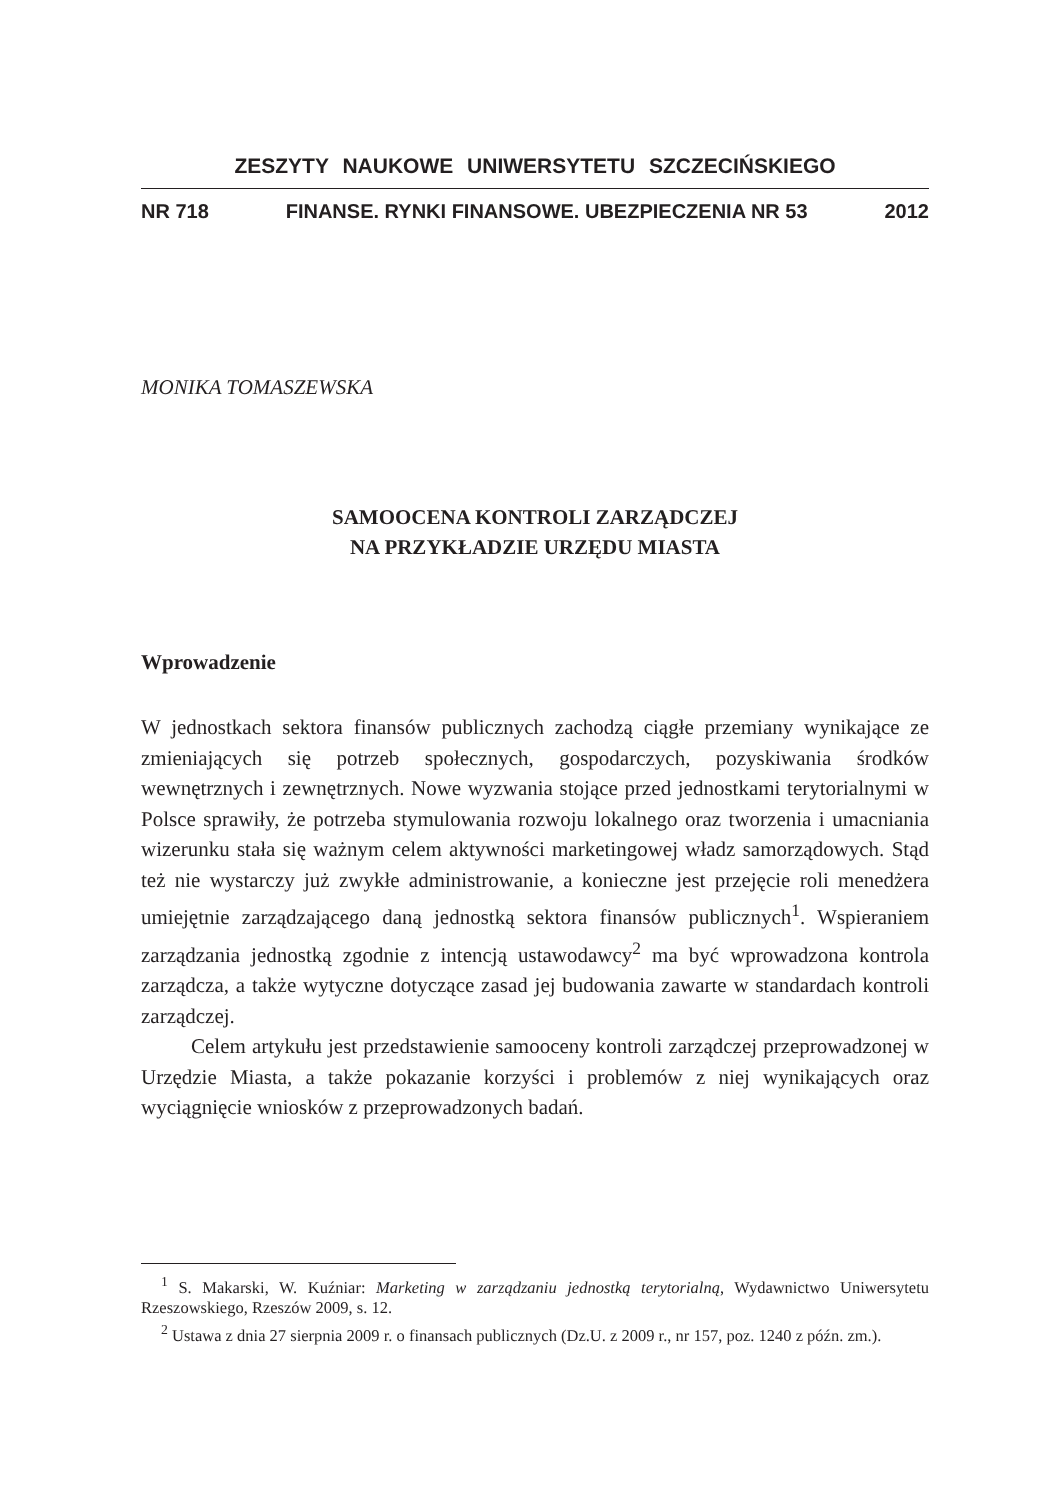ZESZYTY NAUKOWE UNIWERSYTETU SZCZECIŃSKIEGO
NR 718 FINANSE. RYNKI FINANSOWE. UBEZPIECZENIA NR 53 2012
MONIKA TOMASZEWSKA
SAMOOCENA KONTROLI ZARZĄDCZEJ
NA PRZYKŁADZIE URZĘDU MIASTA
Wprowadzenie
W jednostkach sektora finansów publicznych zachodzą ciągłe przemiany wynikające ze zmieniających się potrzeb społecznych, gospodarczych, pozyskiwania środków wewnętrznych i zewnętrznych. Nowe wyzwania stojące przed jednostkami terytorialnymi w Polsce sprawiły, że potrzeba stymulowania rozwoju lokalnego oraz tworzenia i umacniania wizerunku stała się ważnym celem aktywności marketingowej władz samorządowych. Stąd też nie wystarczy już zwykłe administrowanie, a konieczne jest przejęcie roli menedżera umiejętnie zarządzającego daną jednostką sektora finansów publicznych<sup>1</sup>. Wspieraniem zarządzania jednostką zgodnie z intencją ustawodawcy<sup>2</sup> ma być wprowadzona kontrola zarządcza, a także wytyczne dotyczące zasad jej budowania zawarte w standardach kontroli zarządczej.
Celem artykułu jest przedstawienie samooceny kontroli zarządczej przeprowadzonej w Urzędzie Miasta, a także pokazanie korzyści i problemów z niej wynikających oraz wyciągnięcie wniosków z przeprowadzonych badań.
<sup>1</sup> S. Makarski, W. Kuźniar: Marketing w zarządzaniu jednostką terytorialną, Wydawnictwo Uniwersytetu Rzeszowskiego, Rzeszów 2009, s. 12.
<sup>2</sup> Ustawa z dnia 27 sierpnia 2009 r. o finansach publicznych (Dz.U. z 2009 r., nr 157, poz. 1240 z późn. zm.).